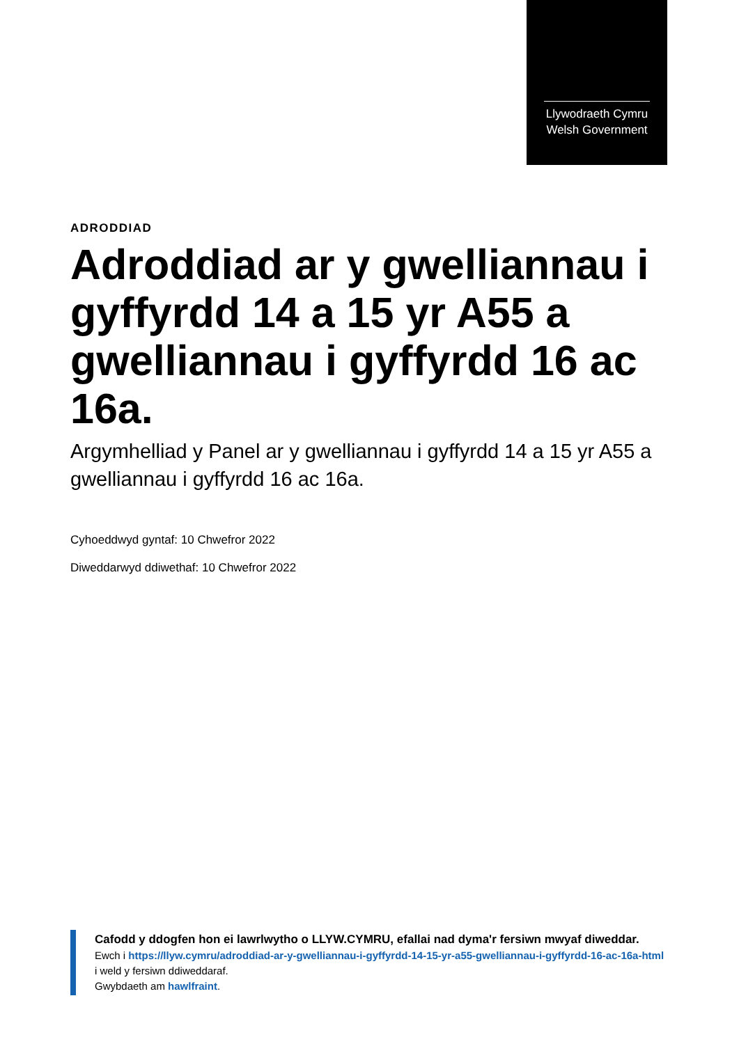Llywodraeth Cymru
Welsh Government
ADRODDIAD
Adroddiad ar y gwelliannau i gyffyrdd 14 a 15 yr A55 a gwelliannau i gyffyrdd 16 ac 16a.
Argymhelliad y Panel ar y gwelliannau i gyffyrdd 14 a 15 yr A55 a gwelliannau i gyffyrdd 16 ac 16a.
Cyhoeddwyd gyntaf: 10 Chwefror 2022
Diweddarwyd ddiwethaf: 10 Chwefror 2022
Cafodd y ddogfen hon ei lawrlwytho o LLYW.CYMRU, efallai nad dyma'r fersiwn mwyaf diweddar.
Ewch i https://llyw.cymru/adroddiad-ar-y-gwelliannau-i-gyffyrdd-14-15-yr-a55-gwelliannau-i-gyffyrdd-16-ac-16a-html i weld y fersiwn ddiweddaraf.
Gwybdaeth am hawlfraint.